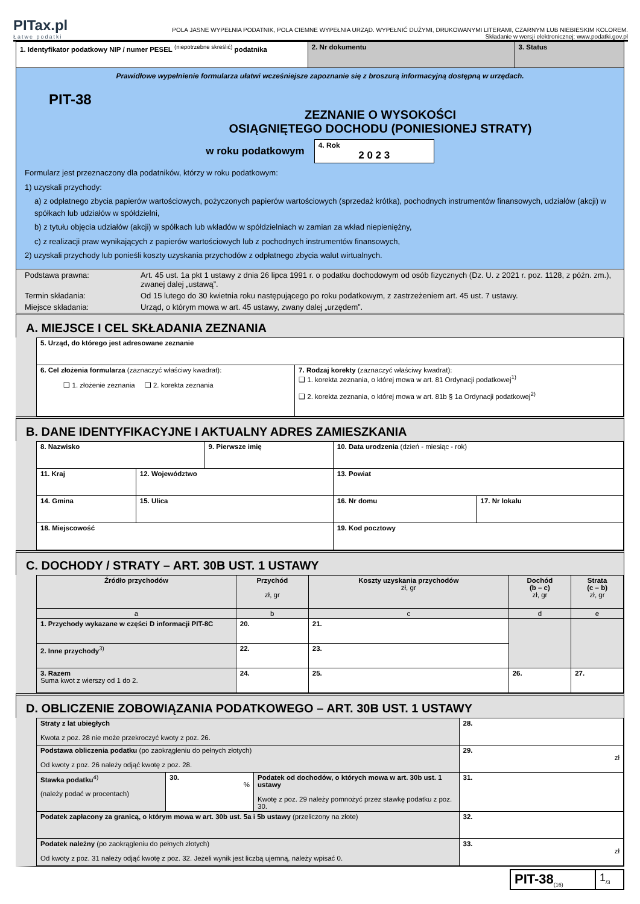PITax.pl
Łatwe podatki
POLA JASNE WYPEŁNIA PODATNIK, POLA CIEMNE WYPEŁNIA URZĄD. WYPEŁNIĆ DUŻYMI, DRUKOWANYMI LITERAMI, CZARNYM LUB NIEBIESKIM KOLOREM.
Składanie w wersji elektronicznej: www.podatki.gov.pl
| 1. Identyfikator podatkowy NIP / numer PESEL <sup>(niepotrzebne skreślić)</sup> podatnika | 2. Nr dokumentu | 3. Status |
Prawidłowe wypełnienie formularza ułatwi wcześniejsze zapoznanie się z broszurą informacyjną dostępną w urzędach.
PIT-38
ZEZNANIE O WYSOKOŚCI
OSIĄGNIĘTEGO DOCHODU (PONIESIONEJ STRATY)
w roku podatkowym
4. Rok
2 0 2 3
Formularz jest przeznaczony dla podatników, którzy w roku podatkowym:
1) uzyskali przychody:
a) z odpłatnego zbycia papierów wartościowych, pożyczonych papierów wartościowych (sprzedaż krótka), pochodnych instrumentów finansowych, udziałów (akcji) w spółkach lub udziałów w spółdzielni,
b) z tytułu objęcia udziałów (akcji) w spółkach lub wkładów w spółdzielniach w zamian za wkład niepieniężny,
c) z realizacji praw wynikających z papierów wartościowych lub z pochodnych instrumentów finansowych,
2) uzyskali przychody lub ponieśli koszty uzyskania przychodów z odpłatnego zbycia walut wirtualnych.
| Podstawa prawna: | Art. 45 ust. 1a pkt 1 ustawy z dnia 26 lipca 1991 r. o podatku dochodowym od osób fizycznych (Dz. U. z 2021 r. poz. 1128, z późn. zm.), zwanej dalej „ustawą”. |
| Termin składania: | Od 15 lutego do 30 kwietnia roku następującego po roku podatkowym, z zastrzeżeniem art. 45 ust. 7 ustawy. |
| Miejsce składania: | Urząd, o którym mowa w art. 45 ustawy, zwany dalej „urzędem”. |
A. MIEJSCE I CEL SKŁADANIA ZEZNANIA
| 5. Urząd, do którego jest adresowane zeznanie | |
| 6. Cel złożenia formularza (zaznaczyć właściwy kwadrat): ❑ 1. złożenie zeznania ❑ 2. korekta zeznania | 7. Rodzaj korekty (zaznaczyć właściwy kwadrat): ❑ 1. korekta zeznania, o której mowa w art. 81 Ordynacji podatkowej<sup>1)</sup> ❑ 2. korekta zeznania, o której mowa w art. 81b § 1a Ordynacji podatkowej<sup>2)</sup> |
B. DANE IDENTYFIKACYJNE I AKTUALNY ADRES ZAMIESZKANIA
| 8. Nazwisko | | 9. Pierwsze imię | | 10. Data urodzenia (dzień - miesiąc - rok) | |
| 11. Kraj | 12. Województwo | | 13. Powiat | | |
| 14. Gmina | 15. Ulica | | | 16. Nr domu | 17. Nr lokalu |
| 18. Miejscowość | | | | 19. Kod pocztowy | |
C. DOCHODY / STRATY – ART. 30B UST. 1 USTAWY
| Źródło przychodów | Przychód zł, gr | Koszty uzyskania przychodów zł, gr | Dochód (b – c) zł, gr | Strata (c – b) zł, gr |
| --- | --- | --- | --- | --- |
| a | b | c | d | e |
| 1. Przychody wykazane w części D informacji PIT-8C | 20. | 21. | | |
| 2. Inne przychody<sup>3)</sup> | 22. | 23. | | |
| 3. Razem Suma kwot z wierszy od 1 do 2. | 24. | 25. | 26. | 27. |
D. OBLICZENIE ZOBOWIĄZANIA PODATKOWEGO – ART. 30B UST. 1 USTAWY
| Straty z lat ubiegłych Kwota z poz. 28 nie może przekroczyć kwoty z poz. 26. | | | 28. |
| Podstawa obliczenia podatku (po zaokrągleniu do pełnych złotych) Od kwoty z poz. 26 należy odjąć kwotę z poz. 28. | | | 29. zł |
| Stawka podatku<sup>4)</sup> (należy podać w procentach) | 30. % | Podatek od dochodów, o których mowa w art. 30b ust. 1 ustawy Kwotę z poz. 29 należy pomnożyć przez stawkę podatku z poz. 30. | 31. |
| Podatek zapłacony za granicą, o którym mowa w art. 30b ust. 5a i 5b ustawy (przeliczony na złote) | | | 32. |
| Podatek należny (po zaokrągleniu do pełnych złotych) Od kwoty z poz. 31 należy odjąć kwotę z poz. 32. Jeżeli wynik jest liczbą ujemną, należy wpisać 0. | | | 33. zł |
| PIT-38<sub>(16)</sub> | 1<sub>/3</sub> |